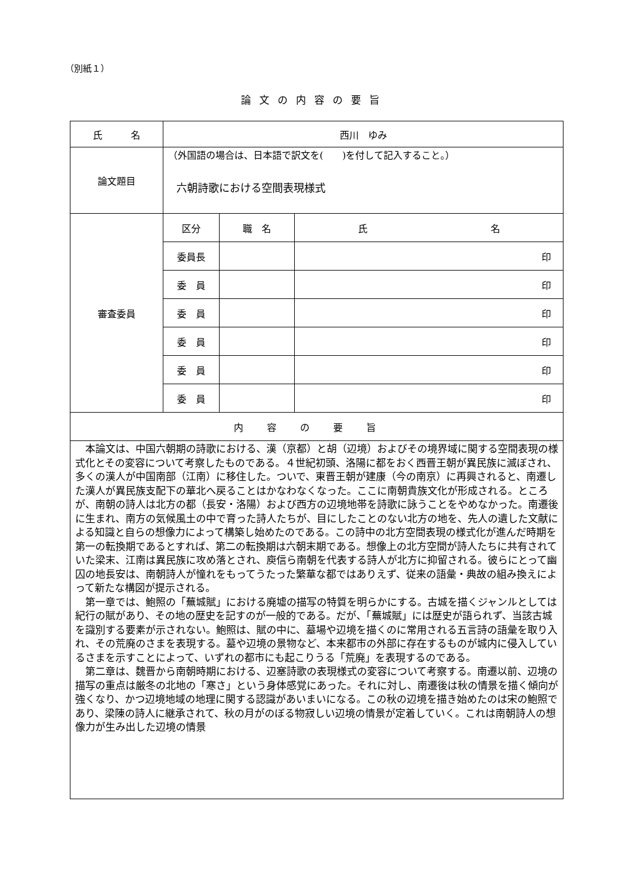（別紙１）
論文の内容の要旨
| 氏 名 | 西川 ゆみ | | |
| 論文題目 | （外国語の場合は、日本語で訳文を( )を付して記入すること。） 六朝詩歌における空間表現様式 | | |
| 審査委員 | 区分 | 職 名 | 氏 名 |
| | 委員長 | | 印 |
| | 委 員 | | 印 |
| | 委 員 | | 印 |
| | 委 員 | | 印 |
| | 委 員 | | 印 |
| | 委 員 | | 印 |
| 内容の要旨 | | | |
| 本論文は、中国六朝期の詩歌における、漢（京都）と胡（辺境）およびその境界域に関する空間表現の様式化とその変容について考察したものである。４世紀初頭、洛陽に都をおく西晋王朝が異民族に滅ぼされ、多くの漢人が中国南部（江南）に移住した。ついで、東晋王朝が建康（今の南京）に再興されると、南遷した漢人が異民族支配下の華北へ戻ることはかなわなくなった。ここに南朝貴族文化が形成される。ところが、南朝の詩人は北方の都（長安・洛陽）および西方の辺境地帯を詩歌に詠うことをやめなかった。南遷後に生まれ、南方の気候風土の中で育った詩人たちが、目にしたことのない北方の地を、先人の遺した文献による知識と自らの想像力によって構築し始めたのである。この詩中の北方空間表現の様式化が進んだ時期を第一の転換期であるとすれば、第二の転換期は六朝末期である。想像上の北方空間が詩人たちに共有されていた梁末、江南は異民族に攻め落とされ、庾信ら南朝を代表する詩人が北方に抑留される。彼らにとって幽囚の地長安は、南朝詩人が憧れをもってうたった繁華な都ではありえず、従来の語彙・典故の組み換えによって新たな構図が提示される。 第一章では、鮑照の「蕪城賦」における廃墟の描写の特質を明らかにする。古城を描くジャンルとしては紀行の賦があり、その地の歴史を記すのが一般的である。だが、「蕪城賦」には歴史が語られず、当該古城を識別する要素が示されない。鮑照は、賦の中に、墓場や辺境を描くのに常用される五言詩の語彙を取り入れ、その荒廃のさまを表現する。墓や辺境の景物など、本来都市の外部に存在するものが城内に侵入しているさまを示すことによって、いずれの都市にも起こりうる「荒廃」を表現するのである。 第二章は、魏晋から南朝時期における、辺塞詩歌の表現様式の変容について考察する。南遷以前、辺境の描写の重点は厳冬の北地の「寒さ」という身体感覚にあった。それに対し、南遷後は秋の情景を描く傾向が強くなり、かつ辺境地域の地理に関する認識があいまいになる。この秋の辺境を描き始めたのは宋の鮑照であり、梁陳の詩人に継承されて、秋の月がのぼる物寂しい辺境の情景が定着していく。これは南朝詩人の想像力が生み出した辺境の情景 | | | |